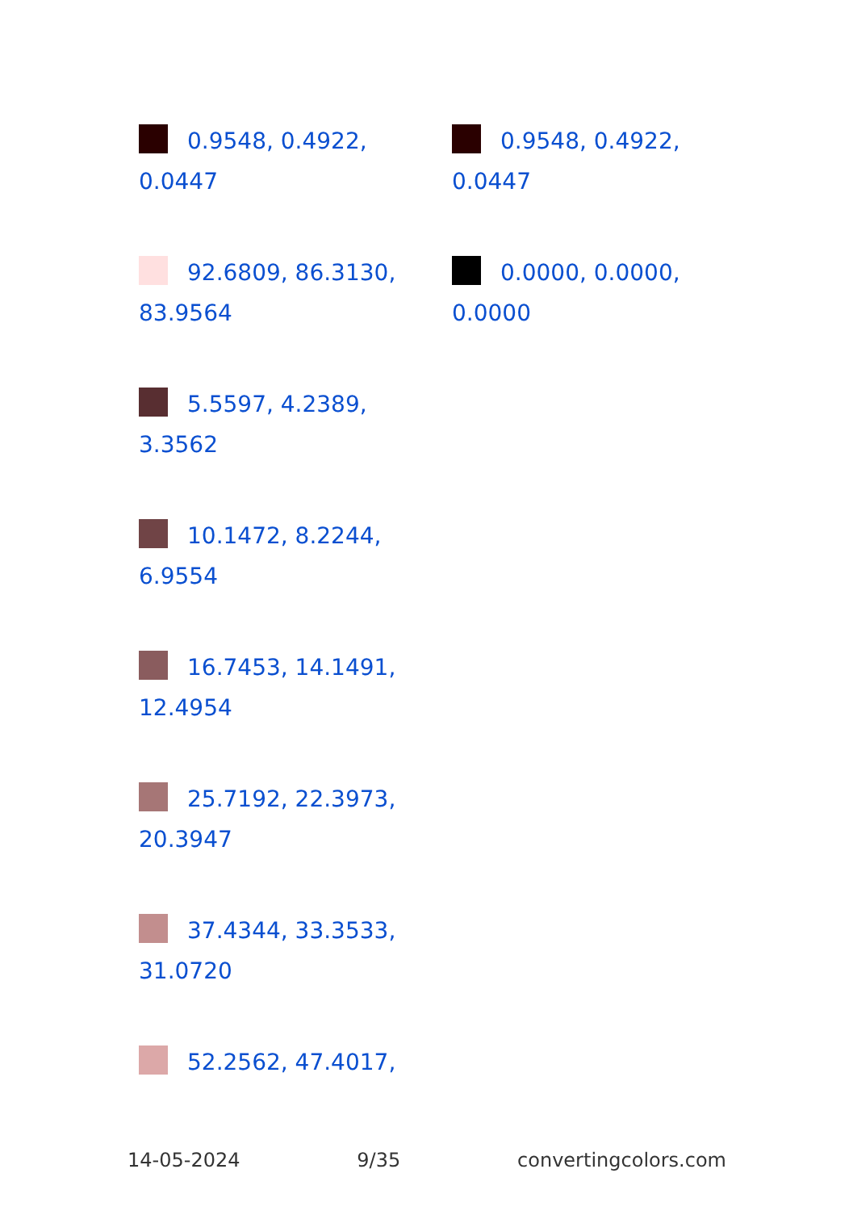0.9548, 0.4922,
0.0447
92.6809, 86.3130,
83.9564
5.5597, 4.2389,
3.3562
10.1472, 8.2244,
6.9554
16.7453, 14.1491,
12.4954
25.7192, 22.3973,
20.3947
37.4344, 33.3533,
31.0720
52.2562, 47.4017,
0.9548, 0.4922,
0.0447
0.0000, 0.0000,
0.0000
14-05-2024 9/35 convertingcolors.com